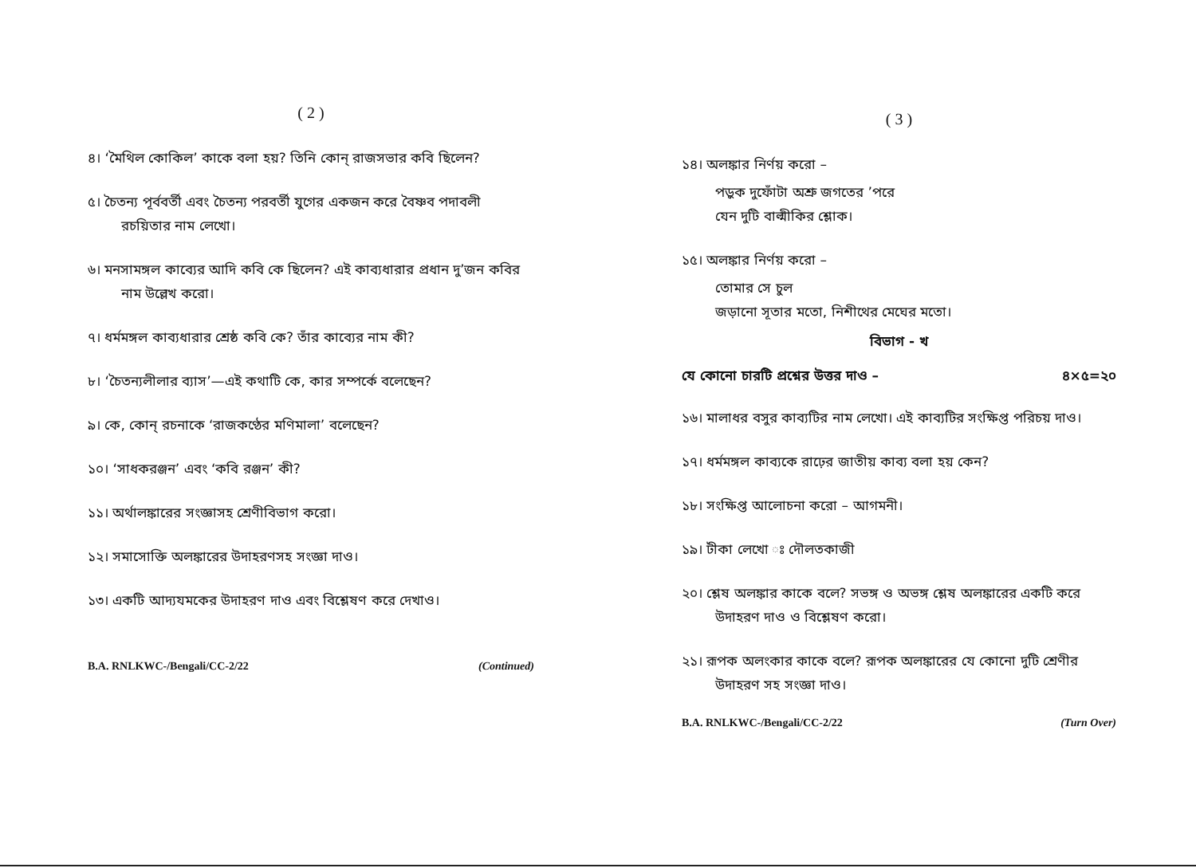( 2 )
৪। ‘মৈথিল কোকিল’ কাকে বলা হয়? তিনি কোন্ রাজসভার কবি ছিলেন?
৫। চৈতন্য পূর্ববর্তী এবং চৈতন্য পরবর্তী যুগের একজন করে বৈষ্ণব পদাবলী রচয়িতার নাম লেখো।
৬। মনসামঙ্গল কাব্যের আদি কবি কে ছিলেন? এই কাব্যধারার প্রধান দু’জন কবির নাম উল্লেখ করো।
৭। ধর্মমঙ্গল কাব্যধারার শ্রেষ্ঠ কবি কে? তাঁর কাব্যের নাম কী?
৮। ‘চৈতন্যলীলার ব্যাস’—এই কথাটি কে, কার সম্পর্কে বলেছেন?
৯। কে, কোন্ রচনাকে ‘রাজকণ্ঠের মণিমালা’ বলেছেন?
১০। ‘সাধকরঞ্জন’ এবং ‘কবি রঞ্জন’ কী?
১১। অর্থালঙ্কারের সংজ্ঞাসহ শ্রেণীবিভাগ করো।
১২। সমাসোক্তি অলঙ্কারের উদাহরণসহ সংজ্ঞা দাও।
১৩। একটি আদ্যযমকের উদাহরণ দাও এবং বিশ্লেষণ করে দেখাও।
B.A. RNLKWC-/Bengali/CC-2/22 (Continued)
( 3 )
১৪। অলঙ্কার নির্ণয় করো –
পড়ুক দুফোঁটা অশ্রু জগতের ’পরে
যেন দুটি বাল্মীকির শ্লোক।
১৫। অলঙ্কার নির্ণয় করো –
তোমার সে চুল
জড়ানো সূতার মতো, নিশীথের মেঘের মতো।
বিভাগ - খ
যে কোনো চারটি প্রশ্নের উত্তর দাও – ৪×৫=২০
১৬। মালাধর বসুর কাব্যটির নাম লেখো। এই কাব্যটির সংক্ষিপ্ত পরিচয় দাও।
১৭। ধর্মমঙ্গল কাব্যকে রাঢ়ের জাতীয় কাব্য বলা হয় কেন?
১৮। সংক্ষিপ্ত আলোচনা করো – আগমনী।
১৯। টীকা লেখো ঃ দৌলতকাজী
২০। শ্লেষ অলঙ্কার কাকে বলে? সভঙ্গ ও অভঙ্গ শ্লেষ অলঙ্কারের একটি করে উদাহরণ দাও ও বিশ্লেষণ করো।
২১। রূপক অলংকার কাকে বলে? রূপক অলঙ্কারের যে কোনো দুটি শ্রেণীর উদাহরণ সহ সংজ্ঞা দাও।
B.A. RNLKWC-/Bengali/CC-2/22 (Turn Over)